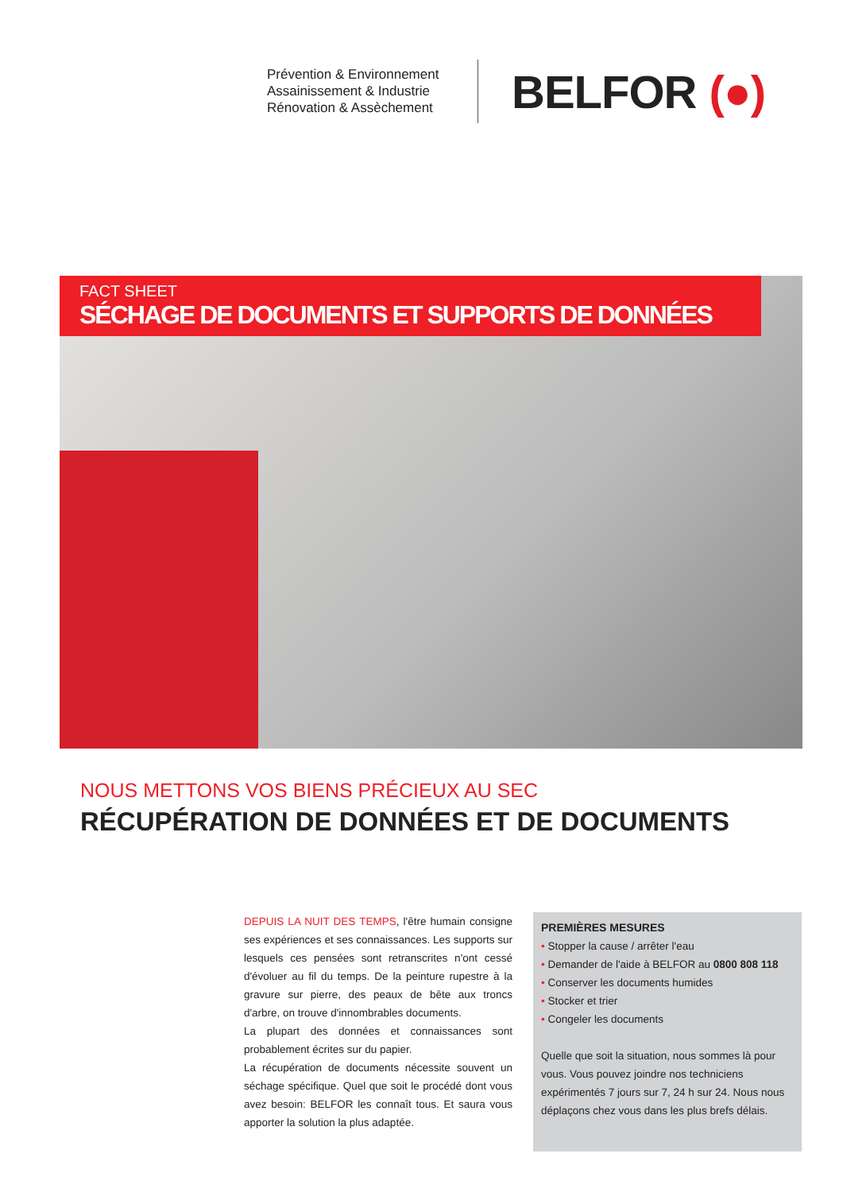Prévention & Environnement
Assainissement & Industrie
Rénovation & Assèchement
BELFOR (●)
FACT SHEET
SÉCHAGE DE DOCUMENTS ET SUPPORTS DE DONNÉES
NOUS METTONS VOS BIENS PRÉCIEUX AU SEC
RÉCUPÉRATION DE DONNÉES ET DE DOCUMENTS
DEPUIS LA NUIT DES TEMPS, l'être humain consigne ses expériences et ses connaissances. Les supports sur lesquels ces pensées sont retranscrites n'ont cessé d'évoluer au fil du temps. De la peinture rupestre à la gravure sur pierre, des peaux de bête aux troncs d'arbre, on trouve d'innombrables documents.
La plupart des données et connaissances sont probablement écrites sur du papier.
La récupération de documents nécessite souvent un séchage spécifique. Quel que soit le procédé dont vous avez besoin: BELFOR les connaît tous. Et saura vous apporter la solution la plus adaptée.
PREMIÈRES MESURES
• Stopper la cause / arrêter l'eau
• Demander de l'aide à BELFOR au 0800 808 118
• Conserver les documents humides
• Stocker et trier
• Congeler les documents
Quelle que soit la situation, nous sommes là pour vous. Vous pouvez joindre nos techniciens expérimentés 7 jours sur 7, 24 h sur 24. Nous nous déplaçons chez vous dans les plus brefs délais.